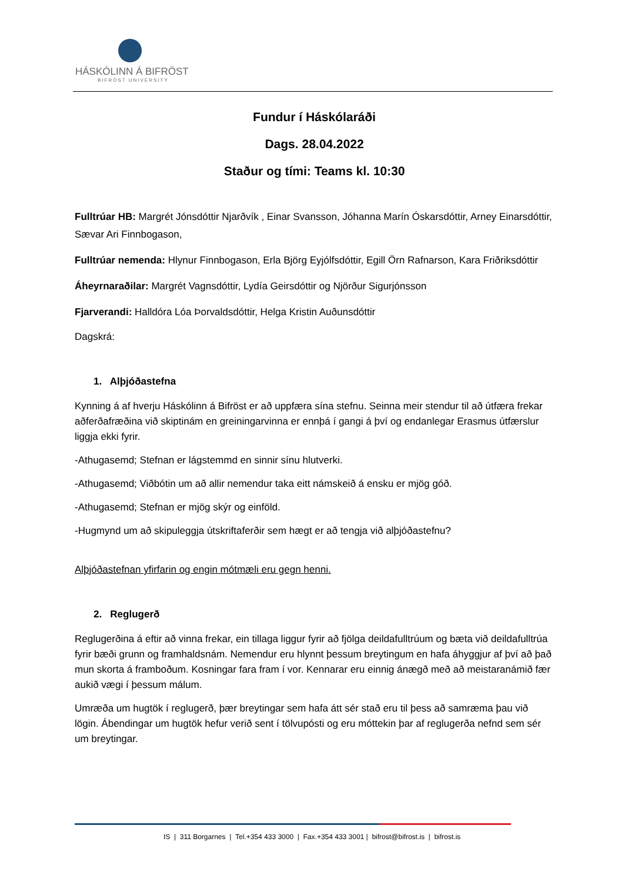HÁSKÓLINN Á BIFRÖST
BIFRÖST UNIVERSITY
Fundur í Háskólaráði
Dags. 28.04.2022
Staður og tími: Teams kl. 10:30
Fulltrúar HB: Margrét Jónsdóttir Njarðvík , Einar Svansson, Jóhanna Marín Óskarsdóttir, Arney Einarsdóttir, Sævar Ari Finnbogason,
Fulltrúar nemenda: Hlynur Finnbogason, Erla Björg Eyjólfsdóttir, Egill Örn Rafnarson, Kara Friðriksdóttir
Áheyrnaraðilar: Margrét Vagnsdóttir, Lydía Geirsdóttir og Njörður Sigurjónsson
Fjarverandi: Halldóra Lóa Þorvaldsdóttir, Helga Kristin Auðunsdóttir
Dagskrá:
1. Alþjóðastefna
Kynning á af hverju Háskólinn á Bifröst er að uppfæra sína stefnu. Seinna meir stendur til að útfæra frekar aðferðafræðina við skiptinám en greiningarvinna er ennþá í gangi á því og endanlegar Erasmus útfærslur liggja ekki fyrir.
-Athugasemd; Stefnan er lágstemmd en sinnir sínu hlutverki.
-Athugasemd; Viðbótin um að allir nemendur taka eitt námskeið á ensku er mjög góð.
-Athugasemd; Stefnan er mjög skýr og einföld.
-Hugmynd um að skipuleggja útskriftaferðir sem hægt er að tengja við alþjóðastefnu?
Alþjóðastefnan yfirfarin og engin mótmæli eru gegn henni.
2. Reglugerð
Reglugerðina á eftir að vinna frekar, ein tillaga liggur fyrir að fjölga deildafulltrúum og bæta við deildafulltrúa fyrir bæði grunn og framhaldsnám. Nemendur eru hlynnt þessum breytingum en hafa áhyggjur af því að það mun skorta á framboðum. Kosningar fara fram í vor. Kennarar eru einnig ánægð með að meistaranámið fær aukið vægi í þessum málum.
Umræða um hugtök í reglugerð, þær breytingar sem hafa átt sér stað eru til þess að samræma þau við lögin. Ábendingar um hugtök hefur verið sent í tölvupósti og eru móttekin þar af reglugerða nefnd sem sér um breytingar.
IS | 311 Borgarnes | Tel.+354 433 3000 | Fax.+354 433 3001 | bifrost@bifrost.is | bifrost.is